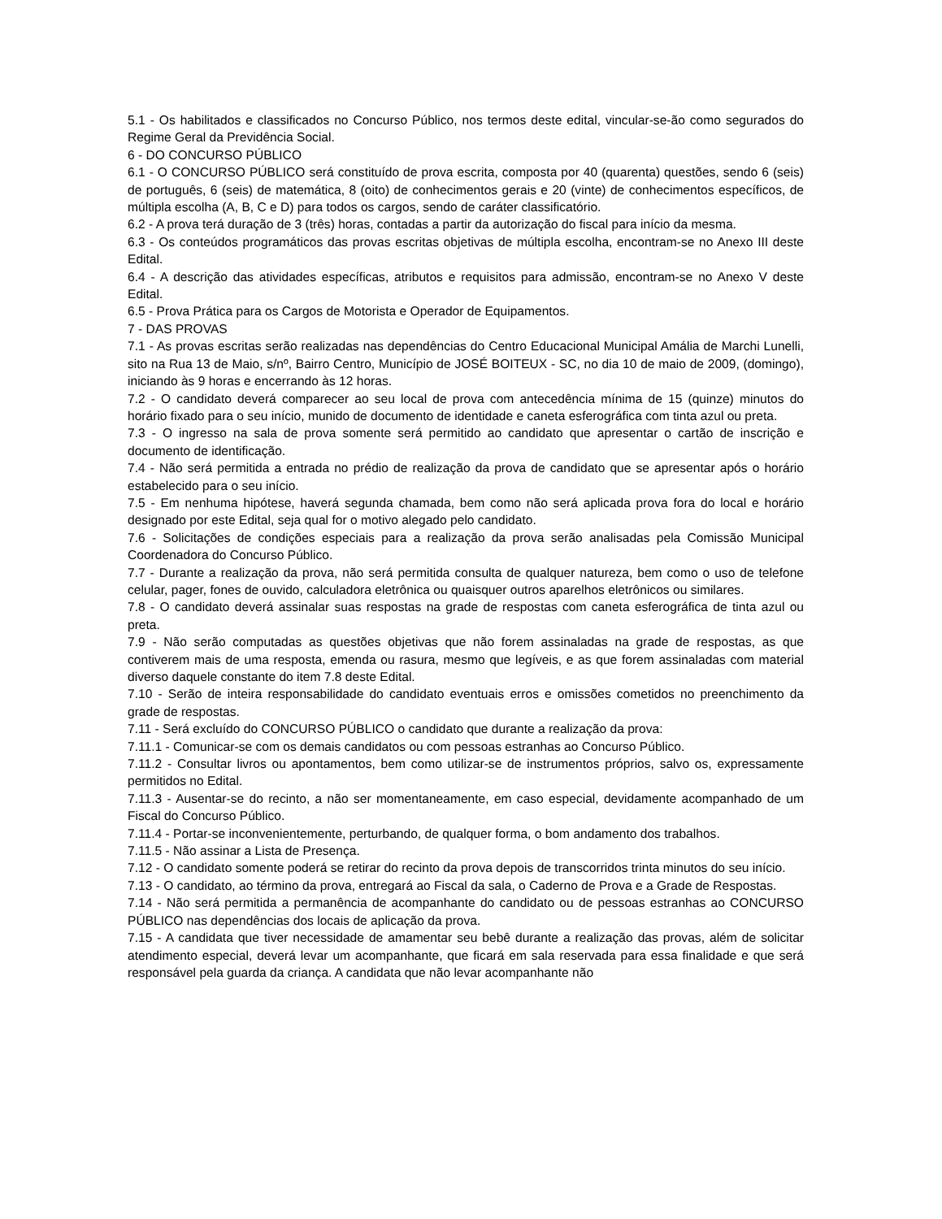5.1 - Os habilitados e classificados no Concurso Público, nos termos deste edital, vincular-se-ão como segurados do Regime Geral da Previdência Social.
6 - DO CONCURSO PÚBLICO
6.1 - O CONCURSO PÚBLICO será constituído de prova escrita, composta por 40 (quarenta) questões, sendo 6 (seis) de português, 6 (seis) de matemática, 8 (oito) de conhecimentos gerais e 20 (vinte) de conhecimentos específicos, de múltipla escolha (A, B, C e D) para todos os cargos, sendo de caráter classificatório.
6.2 - A prova terá duração de 3 (três) horas, contadas a partir da autorização do fiscal para início da mesma.
6.3 - Os conteúdos programáticos das provas escritas objetivas de múltipla escolha, encontram-se no Anexo III deste Edital.
6.4 - A descrição das atividades específicas, atributos e requisitos para admissão, encontram-se no Anexo V deste Edital.
6.5 - Prova Prática para os Cargos de Motorista e Operador de Equipamentos.
7 - DAS PROVAS
7.1 - As provas escritas serão realizadas nas dependências do Centro Educacional Municipal Amália de Marchi Lunelli, sito na Rua 13 de Maio, s/nº, Bairro Centro, Município de JOSÉ BOITEUX - SC, no dia 10 de maio de 2009, (domingo), iniciando às 9 horas e encerrando às 12 horas.
7.2 - O candidato deverá comparecer ao seu local de prova com antecedência mínima de 15 (quinze) minutos do horário fixado para o seu início, munido de documento de identidade e caneta esferográfica com tinta azul ou preta.
7.3 - O ingresso na sala de prova somente será permitido ao candidato que apresentar o cartão de inscrição e documento de identificação.
7.4 - Não será permitida a entrada no prédio de realização da prova de candidato que se apresentar após o horário estabelecido para o seu início.
7.5 - Em nenhuma hipótese, haverá segunda chamada, bem como não será aplicada prova fora do local e horário designado por este Edital, seja qual for o motivo alegado pelo candidato.
7.6 - Solicitações de condições especiais para a realização da prova serão analisadas pela Comissão Municipal Coordenadora do Concurso Público.
7.7 - Durante a realização da prova, não será permitida consulta de qualquer natureza, bem como o uso de telefone celular, pager, fones de ouvido, calculadora eletrônica ou quaisquer outros aparelhos eletrônicos ou similares.
7.8 - O candidato deverá assinalar suas respostas na grade de respostas com caneta esferográfica de tinta azul ou preta.
7.9 - Não serão computadas as questões objetivas que não forem assinaladas na grade de respostas, as que contiverem mais de uma resposta, emenda ou rasura, mesmo que legíveis, e as que forem assinaladas com material diverso daquele constante do item 7.8 deste Edital.
7.10 - Serão de inteira responsabilidade do candidato eventuais erros e omissões cometidos no preenchimento da grade de respostas.
7.11 - Será excluído do CONCURSO PÚBLICO o candidato que durante a realização da prova:
7.11.1 - Comunicar-se com os demais candidatos ou com pessoas estranhas ao Concurso Público.
7.11.2 - Consultar livros ou apontamentos, bem como utilizar-se de instrumentos próprios, salvo os, expressamente permitidos no Edital.
7.11.3 - Ausentar-se do recinto, a não ser momentaneamente, em caso especial, devidamente acompanhado de um Fiscal do Concurso Público.
7.11.4 - Portar-se inconvenientemente, perturbando, de qualquer forma, o bom andamento dos trabalhos.
7.11.5 - Não assinar a Lista de Presença.
7.12 - O candidato somente poderá se retirar do recinto da prova depois de transcorridos trinta minutos do seu início.
7.13 - O candidato, ao término da prova, entregará ao Fiscal da sala, o Caderno de Prova e a Grade de Respostas.
7.14 - Não será permitida a permanência de acompanhante do candidato ou de pessoas estranhas ao CONCURSO PÚBLICO nas dependências dos locais de aplicação da prova.
7.15 - A candidata que tiver necessidade de amamentar seu bebê durante a realização das provas, além de solicitar atendimento especial, deverá levar um acompanhante, que ficará em sala reservada para essa finalidade e que será responsável pela guarda da criança. A candidata que não levar acompanhante não